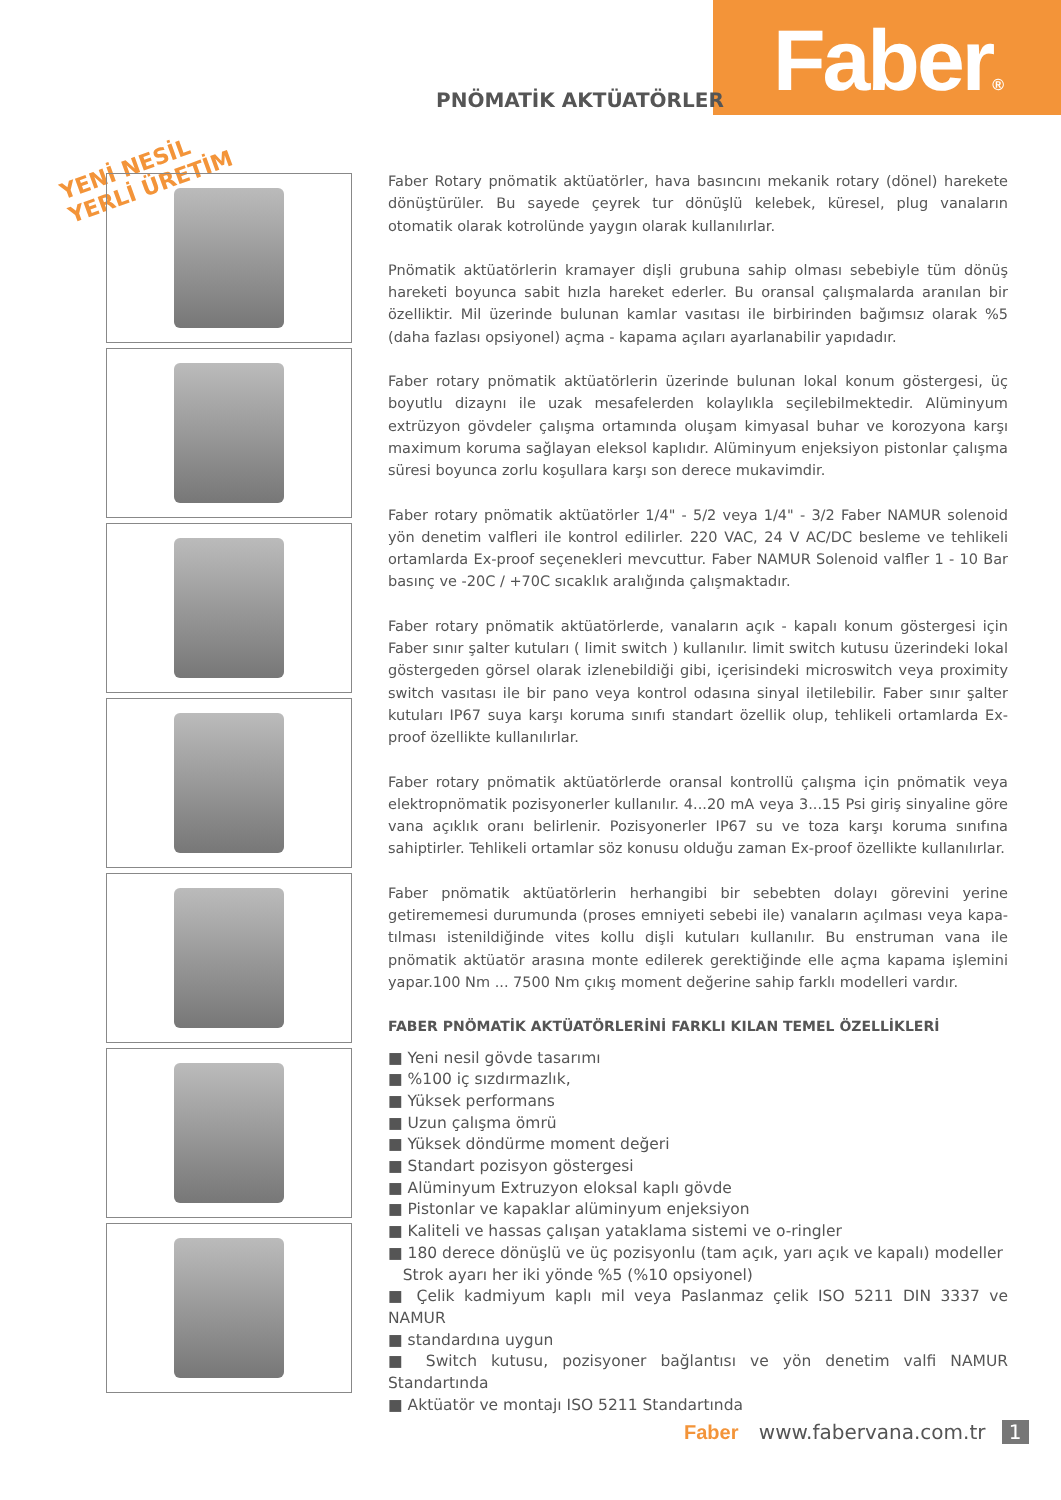Faber® PNÖMATİK AKTÜATÖRLER
YENİ NESİL
YERLİ ÜRETİM
Faber Rotary pnömatik aktüatörler, hava basıncını mekanik rotary (dönel) harekete dönüştürüler. Bu sayede çeyrek tur dönüşlü kelebek, küresel, plug vanaların otomatik olarak kotrolünde yaygın olarak kullanılırlar.
Pnömatik aktüatörlerin kramayer dişli grubuna sahip olması sebebiyle tüm dönüş hareketi boyunca sabit hızla hareket ederler. Bu oransal çalışmalarda aranılan bir özelliktir. Mil üzerinde bulunan kamlar vasıtası ile birbirinden bağımsız olarak %5 (daha fazlası opsiyonel) açma - kapama açıları ayarlanabilir yapıdadır.
Faber rotary pnömatik aktüatörlerin üzerinde bulunan lokal konum göstergesi, üç boyutlu dizaynı ile uzak mesafelerden kolaylıkla seçilebilmektedir. Alüminyum extrüzyon gövdeler çalışma ortamında oluşam kimyasal buhar ve korozyona karşı maximum koruma sağlayan eleksol kaplıdır. Alüminyum enjeksiyon pistonlar çalışma süresi boyunca zorlu koşullara karşı son derece mukavimdir.
Faber rotary pnömatik aktüatörler 1/4" - 5/2 veya 1/4" - 3/2 Faber NAMUR solenoid yön denetim valfleri ile kontrol edilirler. 220 VAC, 24 V AC/DC besleme ve tehlikeli ortamlarda Ex-proof seçenekleri mevcuttur. Faber NAMUR Solenoid valfler 1 - 10 Bar basınç ve -20C / +70C sıcaklık aralığında çalışmaktadır.
Faber rotary pnömatik aktüatörlerde, vanaların açık - kapalı konum göstergesi için Faber sınır şalter kutuları ( limit switch ) kullanılır. limit switch kutusu üzerindeki lokal göstergeden görsel olarak izlenebildiği gibi, içerisindeki microswitch veya proximity switch vasıtası ile bir pano veya kontrol odasına sinyal iletilebilir. Faber sınır şalter kutuları IP67 suya karşı koruma sınıfı standart özellik olup, tehlikeli ortamlarda Ex-proof özellikte kullanılırlar.
Faber rotary pnömatik aktüatörlerde oransal kontrollü çalışma için pnömatik veya elektropnömatik pozisyonerler kullanılır. 4...20 mA veya 3...15 Psi giriş sinyaline göre vana açıklık oranı belirlenir. Pozisyonerler IP67 su ve toza karşı koruma sınıfına sahiptirler. Tehlikeli ortamlar söz konusu olduğu zaman Ex-proof özellikte kullanılırlar.
Faber pnömatik aktüatörlerin herhangibi bir sebebten dolayı görevini yerine getirememesi durumunda (proses emniyeti sebebi ile) vanaların açılması veya kapa-tılması istenildiğinde vites kollu dişli kutuları kullanılır. Bu enstruman vana ile pnömatik aktüatör arasına monte edilerek gerektiğinde elle açma kapama işlemini yapar.100 Nm ... 7500 Nm çıkış moment değerine sahip farklı modelleri vardır.
FABER PNÖMATİK AKTÜATÖRLERİNİ FARKLI KILAN TEMEL ÖZELLİKLERİ
■ Yeni nesil gövde tasarımı
■ %100 iç sızdırmazlık,
■ Yüksek performans
■ Uzun çalışma ömrü
■ Yüksek döndürme moment değeri
■ Standart pozisyon göstergesi
■ Alüminyum Extruzyon eloksal kaplı gövde
■ Pistonlar ve kapaklar alüminyum enjeksiyon
■ Kaliteli ve hassas çalışan yataklama sistemi ve o-ringler
■ 180 derece dönüşlü ve üç pozisyonlu (tam açık, yarı açık ve kapalı) modeller
Strok ayarı her iki yönde %5 (%10 opsiyonel)
■ Çelik kadmiyum kaplı mil veya Paslanmaz çelik ISO 5211 DIN 3337 ve NAMUR
■ standardına uygun
■ Switch kutusu, pozisyoner bağlantısı ve yön denetim valfi NAMUR Standartında
■ Aktüatör ve montajı ISO 5211 Standartında
Faber www.fabervana.com.tr 1